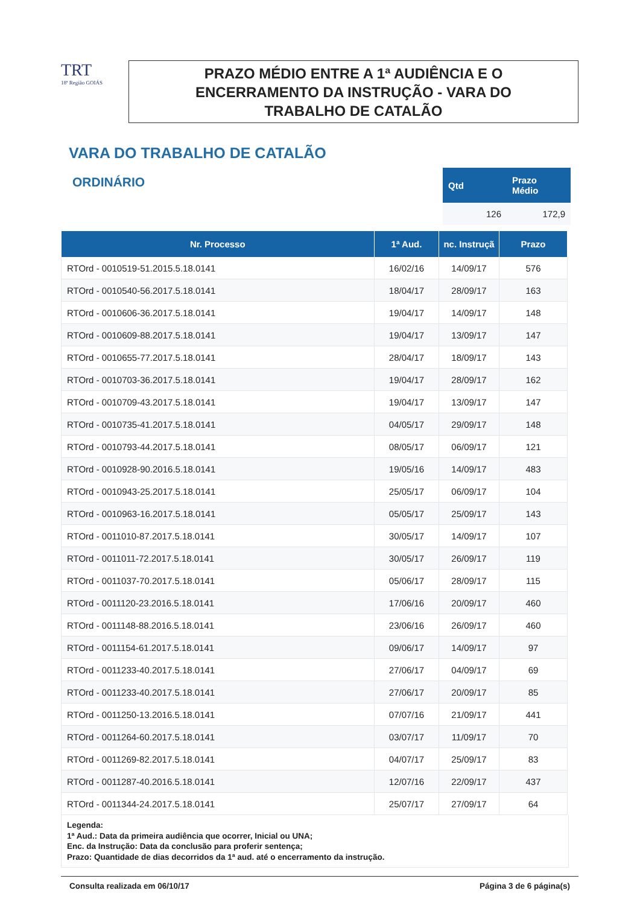TRT
18ª Região GOIÁS
PRAZO MÉDIO ENTRE A 1ª AUDIÊNCIA E O
ENCERRAMENTO DA INSTRUÇÃO - VARA DO
TRABALHO DE CATALÃO
VARA DO TRABALHO DE CATALÃO
ORDINÁRIO
| Qtd | Prazo Médio |
| --- | --- |
| 126 | 172,9 |
| Nr. Processo | 1ª Aud. | nc. Instruçã | Prazo |
| --- | --- | --- | --- |
| RTOrd - 0010519-51.2015.5.18.0141 | 16/02/16 | 14/09/17 | 576 |
| RTOrd - 0010540-56.2017.5.18.0141 | 18/04/17 | 28/09/17 | 163 |
| RTOrd - 0010606-36.2017.5.18.0141 | 19/04/17 | 14/09/17 | 148 |
| RTOrd - 0010609-88.2017.5.18.0141 | 19/04/17 | 13/09/17 | 147 |
| RTOrd - 0010655-77.2017.5.18.0141 | 28/04/17 | 18/09/17 | 143 |
| RTOrd - 0010703-36.2017.5.18.0141 | 19/04/17 | 28/09/17 | 162 |
| RTOrd - 0010709-43.2017.5.18.0141 | 19/04/17 | 13/09/17 | 147 |
| RTOrd - 0010735-41.2017.5.18.0141 | 04/05/17 | 29/09/17 | 148 |
| RTOrd - 0010793-44.2017.5.18.0141 | 08/05/17 | 06/09/17 | 121 |
| RTOrd - 0010928-90.2016.5.18.0141 | 19/05/16 | 14/09/17 | 483 |
| RTOrd - 0010943-25.2017.5.18.0141 | 25/05/17 | 06/09/17 | 104 |
| RTOrd - 0010963-16.2017.5.18.0141 | 05/05/17 | 25/09/17 | 143 |
| RTOrd - 0011010-87.2017.5.18.0141 | 30/05/17 | 14/09/17 | 107 |
| RTOrd - 0011011-72.2017.5.18.0141 | 30/05/17 | 26/09/17 | 119 |
| RTOrd - 0011037-70.2017.5.18.0141 | 05/06/17 | 28/09/17 | 115 |
| RTOrd - 0011120-23.2016.5.18.0141 | 17/06/16 | 20/09/17 | 460 |
| RTOrd - 0011148-88.2016.5.18.0141 | 23/06/16 | 26/09/17 | 460 |
| RTOrd - 0011154-61.2017.5.18.0141 | 09/06/17 | 14/09/17 | 97 |
| RTOrd - 0011233-40.2017.5.18.0141 | 27/06/17 | 04/09/17 | 69 |
| RTOrd - 0011233-40.2017.5.18.0141 | 27/06/17 | 20/09/17 | 85 |
| RTOrd - 0011250-13.2016.5.18.0141 | 07/07/16 | 21/09/17 | 441 |
| RTOrd - 0011264-60.2017.5.18.0141 | 03/07/17 | 11/09/17 | 70 |
| RTOrd - 0011269-82.2017.5.18.0141 | 04/07/17 | 25/09/17 | 83 |
| RTOrd - 0011287-40.2016.5.18.0141 | 12/07/16 | 22/09/17 | 437 |
| RTOrd - 0011344-24.2017.5.18.0141 | 25/07/17 | 27/09/17 | 64 |
Legenda:
1ª Aud.: Data da primeira audiência que ocorrer, Inicial ou UNA;
Enc. da Instrução: Data da conclusão para proferir sentença;
Prazo: Quantidade de dias decorridos da 1ª aud. até o encerramento da instrução.
Consulta realizada em 06/10/17 Página 3 de 6 página(s)